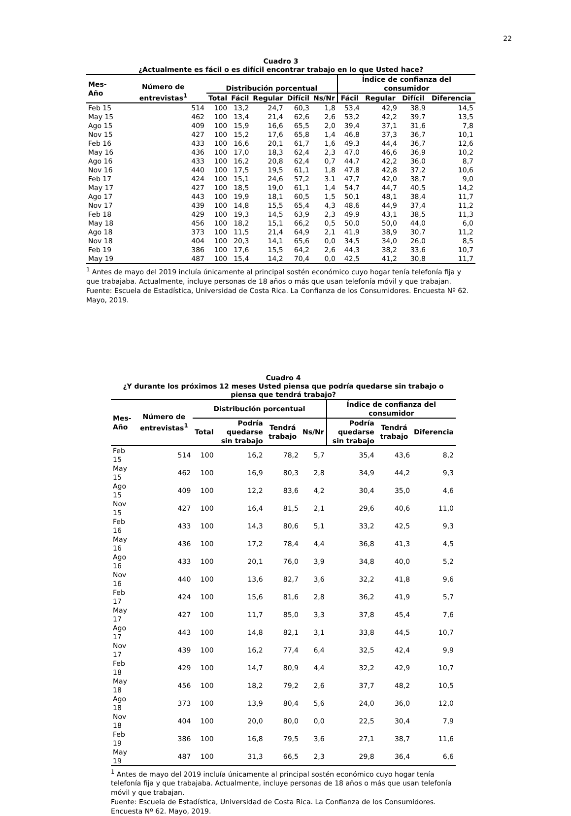22
Cuadro 3
¿Actualmente es fácil o es difícil encontrar trabajo en lo que Usted hace?
| Mes-Año | Número de entrevistas<sup>1</sup> | Distribución porcentual | | | | | Índice de confianza del consumidor | | | |
| --- | --- | --- | --- | --- | --- | --- | --- | --- | --- | --- |
| | | Total | Fácil | Regular | Difícil | Ns/Nr | Fácil | Regular | Difícil | Diferencia |
| Feb 15 | 514 | 100 | 13,2 | 24,7 | 60,3 | 1,8 | 53,4 | 42,9 | 38,9 | 14,5 |
| May 15 | 462 | 100 | 13,4 | 21,4 | 62,6 | 2,6 | 53,2 | 42,2 | 39,7 | 13,5 |
| Ago 15 | 409 | 100 | 15,9 | 16,6 | 65,5 | 2,0 | 39,4 | 37,1 | 31,6 | 7,8 |
| Nov 15 | 427 | 100 | 15,2 | 17,6 | 65,8 | 1,4 | 46,8 | 37,3 | 36,7 | 10,1 |
| Feb 16 | 433 | 100 | 16,6 | 20,1 | 61,7 | 1,6 | 49,3 | 44,4 | 36,7 | 12,6 |
| May 16 | 436 | 100 | 17,0 | 18,3 | 62,4 | 2,3 | 47,0 | 46,6 | 36,9 | 10,2 |
| Ago 16 | 433 | 100 | 16,2 | 20,8 | 62,4 | 0,7 | 44,7 | 42,2 | 36,0 | 8,7 |
| Nov 16 | 440 | 100 | 17,5 | 19,5 | 61,1 | 1,8 | 47,8 | 42,8 | 37,2 | 10,6 |
| Feb 17 | 424 | 100 | 15,1 | 24,6 | 57,2 | 3.1 | 47,7 | 42,0 | 38,7 | 9,0 |
| May 17 | 427 | 100 | 18,5 | 19,0 | 61,1 | 1,4 | 54,7 | 44,7 | 40,5 | 14,2 |
| Ago 17 | 443 | 100 | 19,9 | 18,1 | 60,5 | 1,5 | 50,1 | 48,1 | 38,4 | 11,7 |
| Nov 17 | 439 | 100 | 14,8 | 15,5 | 65,4 | 4,3 | 48,6 | 44,9 | 37,4 | 11,2 |
| Feb 18 | 429 | 100 | 19,3 | 14,5 | 63,9 | 2,3 | 49,9 | 43,1 | 38,5 | 11,3 |
| May 18 | 456 | 100 | 18,2 | 15,1 | 66,2 | 0,5 | 50,0 | 50,0 | 44,0 | 6,0 |
| Ago 18 | 373 | 100 | 11,5 | 21,4 | 64,9 | 2,1 | 41,9 | 38,9 | 30,7 | 11,2 |
| Nov 18 | 404 | 100 | 20,3 | 14,1 | 65,6 | 0,0 | 34,5 | 34,0 | 26,0 | 8,5 |
| Feb 19 | 386 | 100 | 17,6 | 15,5 | 64,2 | 2,6 | 44,3 | 38,2 | 33,6 | 10,7 |
| May 19 | 487 | 100 | 15,4 | 14,2 | 70,4 | 0,0 | 42,5 | 41,2 | 30,8 | 11,7 |
<sup>1</sup> Antes de mayo del 2019 incluía únicamente al principal sostén económico cuyo hogar tenía telefonía fija y que trabajaba. Actualmente, incluye personas de 18 años o más que usan telefonía móvil y que trabajan.
Fuente: Escuela de Estadística, Universidad de Costa Rica. La Confianza de los Consumidores. Encuesta Nº 62. Mayo, 2019.
Cuadro 4
¿Y durante los próximos 12 meses Usted piensa que podría quedarse sin trabajo o piensa que tendrá trabajo?
| Mes-Año | Número de entrevistas<sup>1</sup> | Distribución porcentual | | | | Índice de confianza del consumidor | | |
| --- | --- | --- | --- | --- | --- | --- | --- | --- |
| | | Total | Podría quedarse sin trabajo | Tendrá trabajo | Ns/Nr | Podría quedarse sin trabajo | Tendrá trabajo | Diferencia |
| Feb 15 | 514 | 100 | 16,2 | 78,2 | 5,7 | 35,4 | 43,6 | 8,2 |
| May 15 | 462 | 100 | 16,9 | 80,3 | 2,8 | 34,9 | 44,2 | 9,3 |
| Ago 15 | 409 | 100 | 12,2 | 83,6 | 4,2 | 30,4 | 35,0 | 4,6 |
| Nov 15 | 427 | 100 | 16,4 | 81,5 | 2,1 | 29,6 | 40,6 | 11,0 |
| Feb 16 | 433 | 100 | 14,3 | 80,6 | 5,1 | 33,2 | 42,5 | 9,3 |
| May 16 | 436 | 100 | 17,2 | 78,4 | 4,4 | 36,8 | 41,3 | 4,5 |
| Ago 16 | 433 | 100 | 20,1 | 76,0 | 3,9 | 34,8 | 40,0 | 5,2 |
| Nov 16 | 440 | 100 | 13,6 | 82,7 | 3,6 | 32,2 | 41,8 | 9,6 |
| Feb 17 | 424 | 100 | 15,6 | 81,6 | 2,8 | 36,2 | 41,9 | 5,7 |
| May 17 | 427 | 100 | 11,7 | 85,0 | 3,3 | 37,8 | 45,4 | 7,6 |
| Ago 17 | 443 | 100 | 14,8 | 82,1 | 3,1 | 33,8 | 44,5 | 10,7 |
| Nov 17 | 439 | 100 | 16,2 | 77,4 | 6,4 | 32,5 | 42,4 | 9,9 |
| Feb 18 | 429 | 100 | 14,7 | 80,9 | 4,4 | 32,2 | 42,9 | 10,7 |
| May 18 | 456 | 100 | 18,2 | 79,2 | 2,6 | 37,7 | 48,2 | 10,5 |
| Ago 18 | 373 | 100 | 13,9 | 80,4 | 5,6 | 24,0 | 36,0 | 12,0 |
| Nov 18 | 404 | 100 | 20,0 | 80,0 | 0,0 | 22,5 | 30,4 | 7,9 |
| Feb 19 | 386 | 100 | 16,8 | 79,5 | 3,6 | 27,1 | 38,7 | 11,6 |
| May 19 | 487 | 100 | 31,3 | 66,5 | 2,3 | 29,8 | 36,4 | 6,6 |
<sup>1</sup> Antes de mayo del 2019 incluía únicamente al principal sostén económico cuyo hogar tenía telefonía fija y que trabajaba. Actualmente, incluye personas de 18 años o más que usan telefonía móvil y que trabajan.
Fuente: Escuela de Estadística, Universidad de Costa Rica. La Confianza de los Consumidores. Encuesta Nº 62. Mayo, 2019.